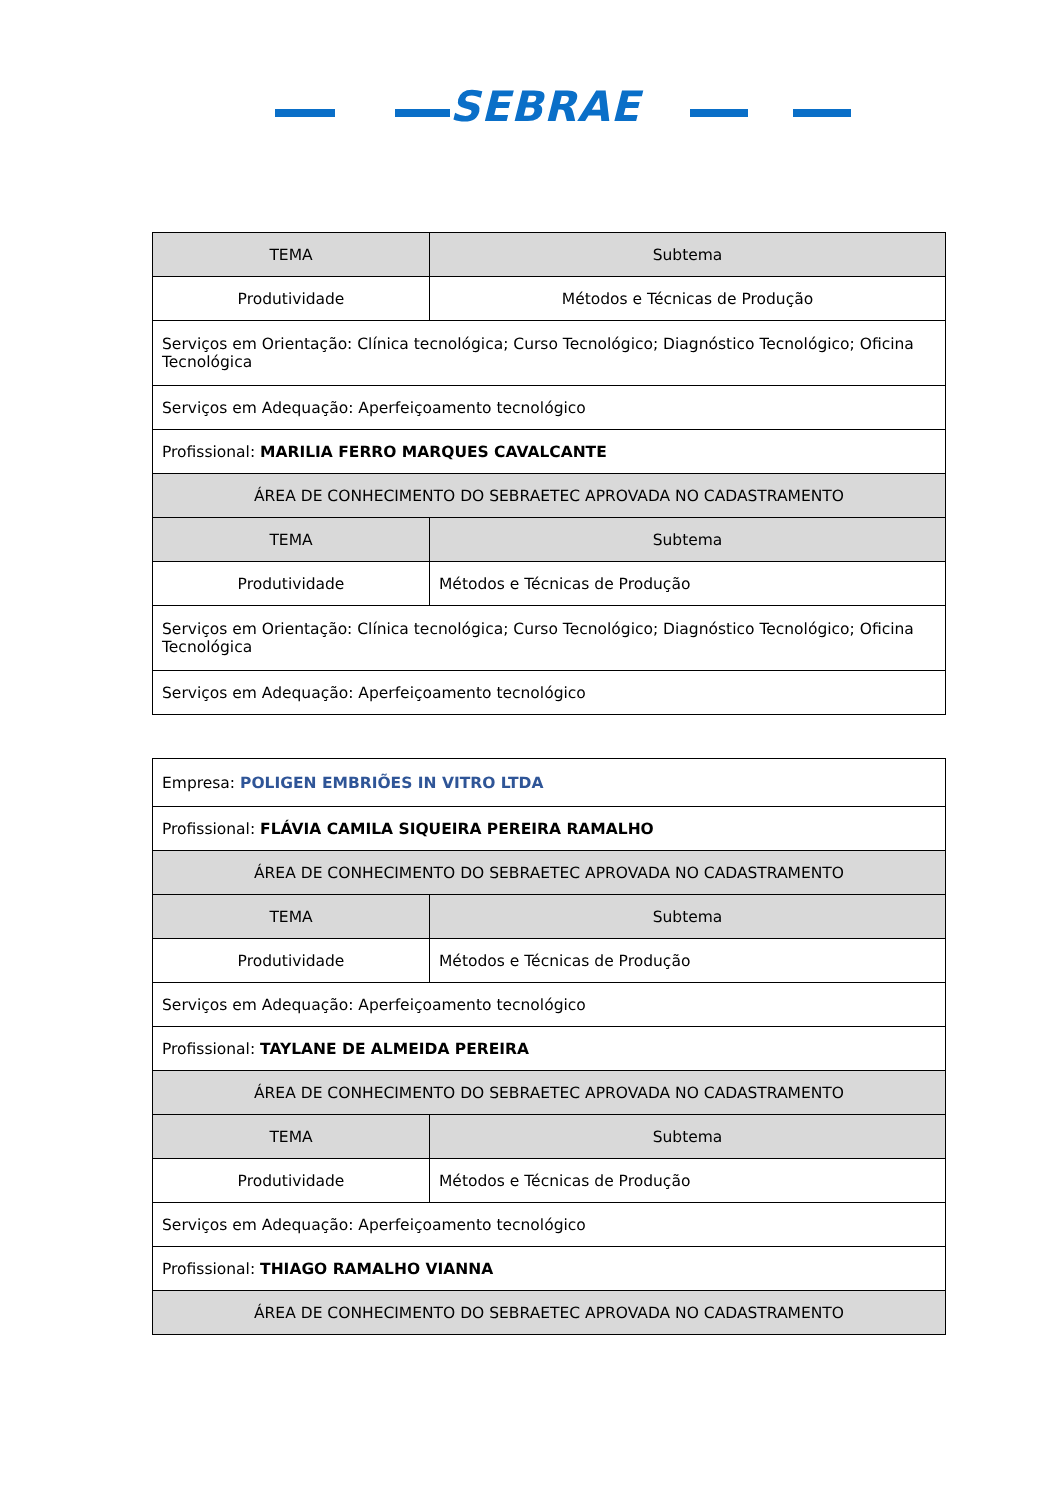SEBRAE
| TEMA | Subtema |
| Produtividade | Métodos e Técnicas de Produção |
| Serviços em Orientação: Clínica tecnológica; Curso Tecnológico; Diagnóstico Tecnológico; Oficina Tecnológica | |
| Serviços em Adequação: Aperfeiçoamento tecnológico | |
| Profissional: MARILIA FERRO MARQUES CAVALCANTE | |
| ÁREA DE CONHECIMENTO DO SEBRAETEC APROVADA NO CADASTRAMENTO | |
| TEMA | Subtema |
| Produtividade | Métodos e Técnicas de Produção |
| Serviços em Orientação: Clínica tecnológica; Curso Tecnológico; Diagnóstico Tecnológico; Oficina Tecnológica | |
| Serviços em Adequação: Aperfeiçoamento tecnológico | |
| Empresa: POLIGEN EMBRIÕES IN VITRO LTDA | |
| Profissional: FLÁVIA CAMILA SIQUEIRA PEREIRA RAMALHO | |
| ÁREA DE CONHECIMENTO DO SEBRAETEC APROVADA NO CADASTRAMENTO | |
| TEMA | Subtema |
| Produtividade | Métodos e Técnicas de Produção |
| Serviços em Adequação: Aperfeiçoamento tecnológico | |
| Profissional: TAYLANE DE ALMEIDA PEREIRA | |
| ÁREA DE CONHECIMENTO DO SEBRAETEC APROVADA NO CADASTRAMENTO | |
| TEMA | Subtema |
| Produtividade | Métodos e Técnicas de Produção |
| Serviços em Adequação: Aperfeiçoamento tecnológico | |
| Profissional: THIAGO RAMALHO VIANNA | |
| ÁREA DE CONHECIMENTO DO SEBRAETEC APROVADA NO CADASTRAMENTO | |